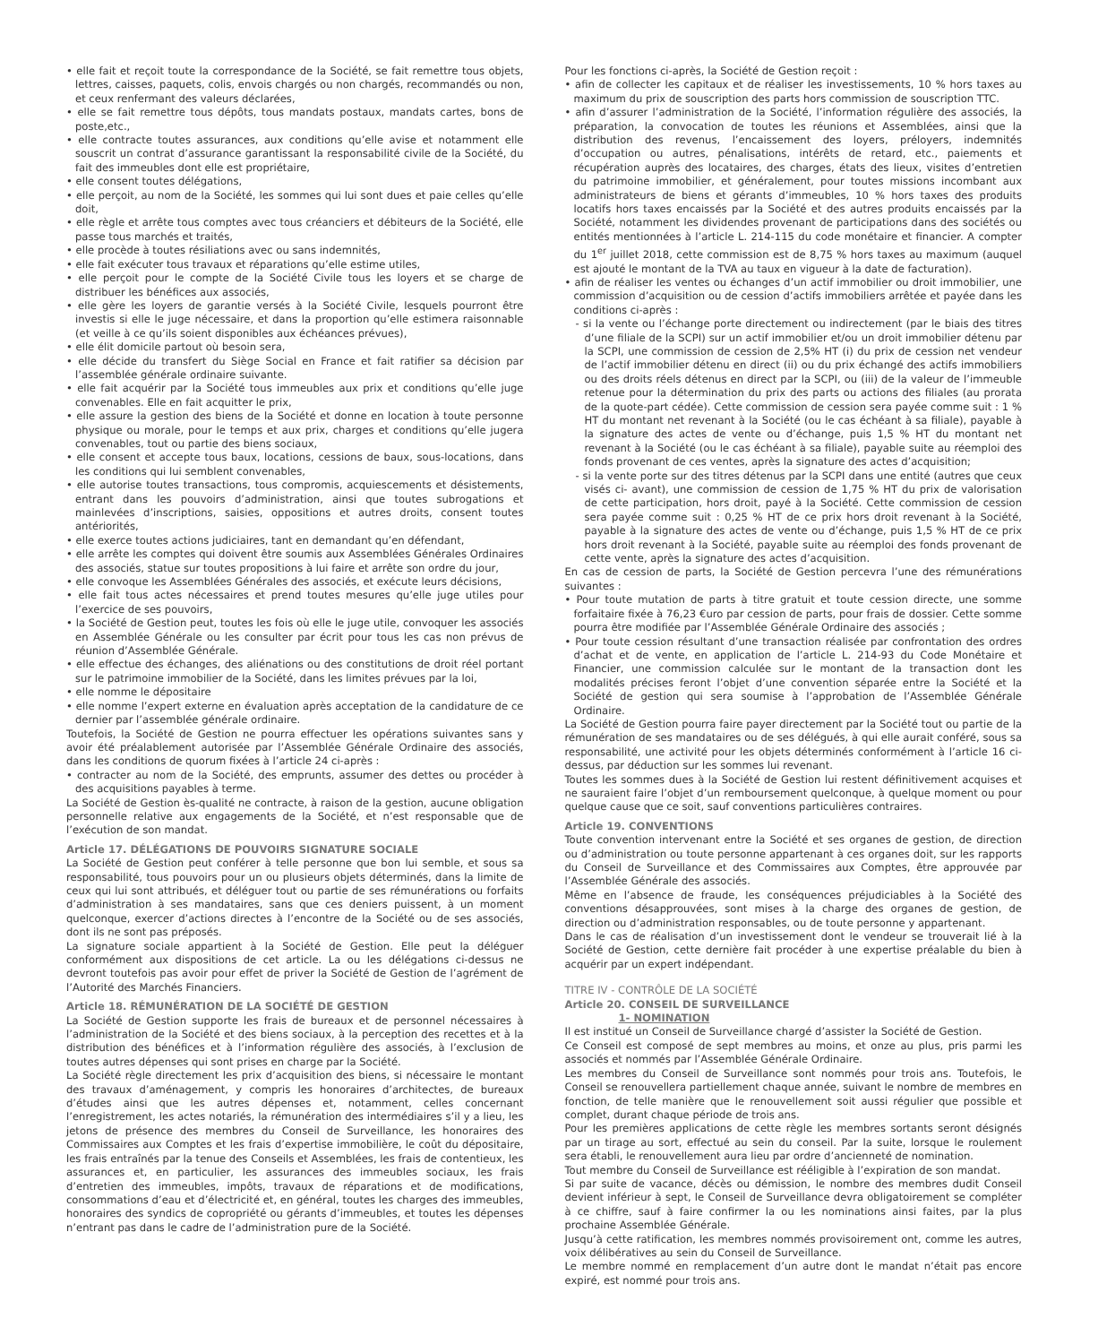• elle fait et reçoit toute la correspondance de la Société, se fait remettre tous objets, lettres, caisses, paquets, colis, envois chargés ou non chargés, recommandés ou non, et ceux renfermant des valeurs déclarées,
• elle se fait remettre tous dépôts, tous mandats postaux, mandats cartes, bons de poste,etc.,
• elle contracte toutes assurances, aux conditions qu’elle avise et notamment elle souscrit un contrat d’assurance garantissant la responsabilité civile de la Société, du fait des immeubles dont elle est propriétaire,
• elle consent toutes délégations,
• elle perçoit, au nom de la Société, les sommes qui lui sont dues et paie celles qu’elle doit,
• elle règle et arrête tous comptes avec tous créanciers et débiteurs de la Société, elle passe tous marchés et traités,
• elle procède à toutes résiliations avec ou sans indemnités,
• elle fait exécuter tous travaux et réparations qu’elle estime utiles,
• elle perçoit pour le compte de la Société Civile tous les loyers et se charge de distribuer les bénéfices aux associés,
• elle gère les loyers de garantie versés à la Société Civile, lesquels pourront être investis si elle le juge nécessaire, et dans la proportion qu’elle estimera raisonnable (et veille à ce qu’ils soient disponibles aux échéances prévues),
• elle élit domicile partout où besoin sera,
• elle décide du transfert du Siège Social en France et fait ratifier sa décision par l’assemblée générale ordinaire suivante.
• elle fait acquérir par la Société tous immeubles aux prix et conditions qu’elle juge convenables. Elle en fait acquitter le prix,
• elle assure la gestion des biens de la Société et donne en location à toute personne physique ou morale, pour le temps et aux prix, charges et conditions qu’elle jugera convenables, tout ou partie des biens sociaux,
• elle consent et accepte tous baux, locations, cessions de baux, sous-locations, dans les conditions qui lui semblent convenables,
• elle autorise toutes transactions, tous compromis, acquiescements et désistements, entrant dans les pouvoirs d’administration, ainsi que toutes subrogations et mainlevées d’inscriptions, saisies, oppositions et autres droits, consent toutes antériorités,
• elle exerce toutes actions judiciaires, tant en demandant qu’en défendant,
• elle arrête les comptes qui doivent être soumis aux Assemblées Générales Ordinaires des associés, statue sur toutes propositions à lui faire et arrête son ordre du jour,
• elle convoque les Assemblées Générales des associés, et exécute leurs décisions,
• elle fait tous actes nécessaires et prend toutes mesures qu’elle juge utiles pour l’exercice de ses pouvoirs,
• la Société de Gestion peut, toutes les fois où elle le juge utile, convoquer les associés en Assemblée Générale ou les consulter par écrit pour tous les cas non prévus de réunion d’Assemblée Générale.
• elle effectue des échanges, des aliénations ou des constitutions de droit réel portant sur le patrimoine immobilier de la Société, dans les limites prévues par la loi,
• elle nomme le dépositaire
• elle nomme l’expert externe en évaluation après acceptation de la candidature de ce dernier par l’assemblée générale ordinaire.
Toutefois, la Société de Gestion ne pourra effectuer les opérations suivantes sans y avoir été préalablement autorisée par l’Assemblée Générale Ordinaire des associés, dans les conditions de quorum fixées à l’article 24 ci-après :
• contracter au nom de la Société, des emprunts, assumer des dettes ou procéder à des acquisitions payables à terme.
La Société de Gestion ès-qualité ne contracte, à raison de la gestion, aucune obligation personnelle relative aux engagements de la Société, et n’est responsable que de l’exécution de son mandat.
Article 17. DÉLÉGATIONS DE POUVOIRS SIGNATURE SOCIALE
La Société de Gestion peut conférer à telle personne que bon lui semble, et sous sa responsabilité, tous pouvoirs pour un ou plusieurs objets déterminés, dans la limite de ceux qui lui sont attribués, et déléguer tout ou partie de ses rémunérations ou forfaits d’administration à ses mandataires, sans que ces deniers puissent, à un moment quelconque, exercer d’actions directes à l’encontre de la Société ou de ses associés, dont ils ne sont pas préposés.
La signature sociale appartient à la Société de Gestion. Elle peut la déléguer conformément aux dispositions de cet article. La ou les délégations ci-dessus ne devront toutefois pas avoir pour effet de priver la Société de Gestion de l’agrément de l’Autorité des Marchés Financiers.
Article 18. RÉMUNÉRATION DE LA SOCIÉTÉ DE GESTION
La Société de Gestion supporte les frais de bureaux et de personnel nécessaires à l’administration de la Société et des biens sociaux, à la perception des recettes et à la distribution des bénéfices et à l’information régulière des associés, à l’exclusion de toutes autres dépenses qui sont prises en charge par la Société.
La Société règle directement les prix d’acquisition des biens, si nécessaire le montant des travaux d’aménagement, y compris les honoraires d’architectes, de bureaux d’études ainsi que les autres dépenses et, notamment, celles concernant l’enregistrement, les actes notariés, la rémunération des intermédiaires s’il y a lieu, les jetons de présence des membres du Conseil de Surveillance, les honoraires des Commissaires aux Comptes et les frais d’expertise immobilière, le coût du dépositaire, les frais entraînés par la tenue des Conseils et Assemblées, les frais de contentieux, les assurances et, en particulier, les assurances des immeubles sociaux, les frais d’entretien des immeubles, impôts, travaux de réparations et de modifications, consommations d’eau et d’électricité et, en général, toutes les charges des immeubles, honoraires des syndics de copropriété ou gérants d’immeubles, et toutes les dépenses n’entrant pas dans le cadre de l’administration pure de la Société.
Pour les fonctions ci-après, la Société de Gestion reçoit :
• afin de collecter les capitaux et de réaliser les investissements, 10 % hors taxes au maximum du prix de souscription des parts hors commission de souscription TTC.
• afin d’assurer l’administration de la Société, l’information régulière des associés, la préparation, la convocation de toutes les réunions et Assemblées, ainsi que la distribution des revenus, l’encaissement des loyers, préloyers, indemnités d’occupation ou autres, pénalisations, intérêts de retard, etc., paiements et récupération auprès des locataires, des charges, états des lieux, visites d’entretien du patrimoine immobilier, et généralement, pour toutes missions incombant aux administrateurs de biens et gérants d’immeubles, 10 % hors taxes des produits locatifs hors taxes encaissés par la Société et des autres produits encaissés par la Société, notamment les dividendes provenant de participations dans des sociétés ou entités mentionnées à l’article L. 214-115 du code monétaire et financier. A compter du 1<sup>er</sup> juillet 2018, cette commission est de 8,75 % hors taxes au maximum (auquel est ajouté le montant de la TVA au taux en vigueur à la date de facturation).
• afin de réaliser les ventes ou échanges d’un actif immobilier ou droit immobilier, une commission d’acquisition ou de cession d’actifs immobiliers arrêtée et payée dans les conditions ci-après :
- si la vente ou l’échange porte directement ou indirectement (par le biais des titres d’une filiale de la SCPI) sur un actif immobilier et/ou un droit immobilier détenu par la SCPI, une commission de cession de 2,5% HT (i) du prix de cession net vendeur de l’actif immobilier détenu en direct (ii) ou du prix échangé des actifs immobiliers ou des droits réels détenus en direct par la SCPI, ou (iii) de la valeur de l’immeuble retenue pour la détermination du prix des parts ou actions des filiales (au prorata de la quote-part cédée). Cette commission de cession sera payée comme suit : 1 % HT du montant net revenant à la Société (ou le cas échéant à sa filiale), payable à la signature des actes de vente ou d’échange, puis 1,5 % HT du montant net revenant à la Société (ou le cas échéant à sa filiale), payable suite au réemploi des fonds provenant de ces ventes, après la signature des actes d’acquisition;
- si la vente porte sur des titres détenus par la SCPI dans une entité (autres que ceux visés ci- avant), une commission de cession de 1,75 % HT du prix de valorisation de cette participation, hors droit, payé à la Société. Cette commission de cession sera payée comme suit : 0,25 % HT de ce prix hors droit revenant à la Société, payable à la signature des actes de vente ou d’échange, puis 1,5 % HT de ce prix hors droit revenant à la Société, payable suite au réemploi des fonds provenant de cette vente, après la signature des actes d’acquisition.
En cas de cession de parts, la Société de Gestion percevra l’une des rémunérations suivantes :
• Pour toute mutation de parts à titre gratuit et toute cession directe, une somme forfaitaire fixée à 76,23 €uro par cession de parts, pour frais de dossier. Cette somme pourra être modifiée par l’Assemblée Générale Ordinaire des associés ;
• Pour toute cession résultant d’une transaction réalisée par confrontation des ordres d’achat et de vente, en application de l’article L. 214-93 du Code Monétaire et Financier, une commission calculée sur le montant de la transaction dont les modalités précises feront l’objet d’une convention séparée entre la Société et la Société de gestion qui sera soumise à l’approbation de l’Assemblée Générale Ordinaire.
La Société de Gestion pourra faire payer directement par la Société tout ou partie de la rémunération de ses mandataires ou de ses délégués, à qui elle aurait conféré, sous sa responsabilité, une activité pour les objets déterminés conformément à l’article 16 ci-dessus, par déduction sur les sommes lui revenant.
Toutes les sommes dues à la Société de Gestion lui restent définitivement acquises et ne sauraient faire l’objet d’un remboursement quelconque, à quelque moment ou pour quelque cause que ce soit, sauf conventions particulières contraires.
Article 19. CONVENTIONS
Toute convention intervenant entre la Société et ses organes de gestion, de direction ou d’administration ou toute personne appartenant à ces organes doit, sur les rapports du Conseil de Surveillance et des Commissaires aux Comptes, être approuvée par l’Assemblée Générale des associés.
Même en l’absence de fraude, les conséquences préjudiciables à la Société des conventions désapprouvées, sont mises à la charge des organes de gestion, de direction ou d’administration responsables, ou de toute personne y appartenant.
Dans le cas de réalisation d’un investissement dont le vendeur se trouverait lié à la Société de Gestion, cette dernière fait procéder à une expertise préalable du bien à acquérir par un expert indépendant.
TITRE IV - CONTRÔLE DE LA SOCIÉTÉ
Article 20. CONSEIL DE SURVEILLANCE
1- NOMINATION
Il est institué un Conseil de Surveillance chargé d’assister la Société de Gestion.
Ce Conseil est composé de sept membres au moins, et onze au plus, pris parmi les associés et nommés par l’Assemblée Générale Ordinaire.
Les membres du Conseil de Surveillance sont nommés pour trois ans. Toutefois, le Conseil se renouvellera partiellement chaque année, suivant le nombre de membres en fonction, de telle manière que le renouvellement soit aussi régulier que possible et complet, durant chaque période de trois ans.
Pour les premières applications de cette règle les membres sortants seront désignés par un tirage au sort, effectué au sein du conseil. Par la suite, lorsque le roulement sera établi, le renouvellement aura lieu par ordre d’ancienneté de nomination.
Tout membre du Conseil de Surveillance est rééligible à l’expiration de son mandat.
Si par suite de vacance, décès ou démission, le nombre des membres dudit Conseil devient inférieur à sept, le Conseil de Surveillance devra obligatoirement se compléter à ce chiffre, sauf à faire confirmer la ou les nominations ainsi faites, par la plus prochaine Assemblée Générale.
Jusqu’à cette ratification, les membres nommés provisoirement ont, comme les autres, voix délibératives au sein du Conseil de Surveillance.
Le membre nommé en remplacement d’un autre dont le mandat n’était pas encore expiré, est nommé pour trois ans.